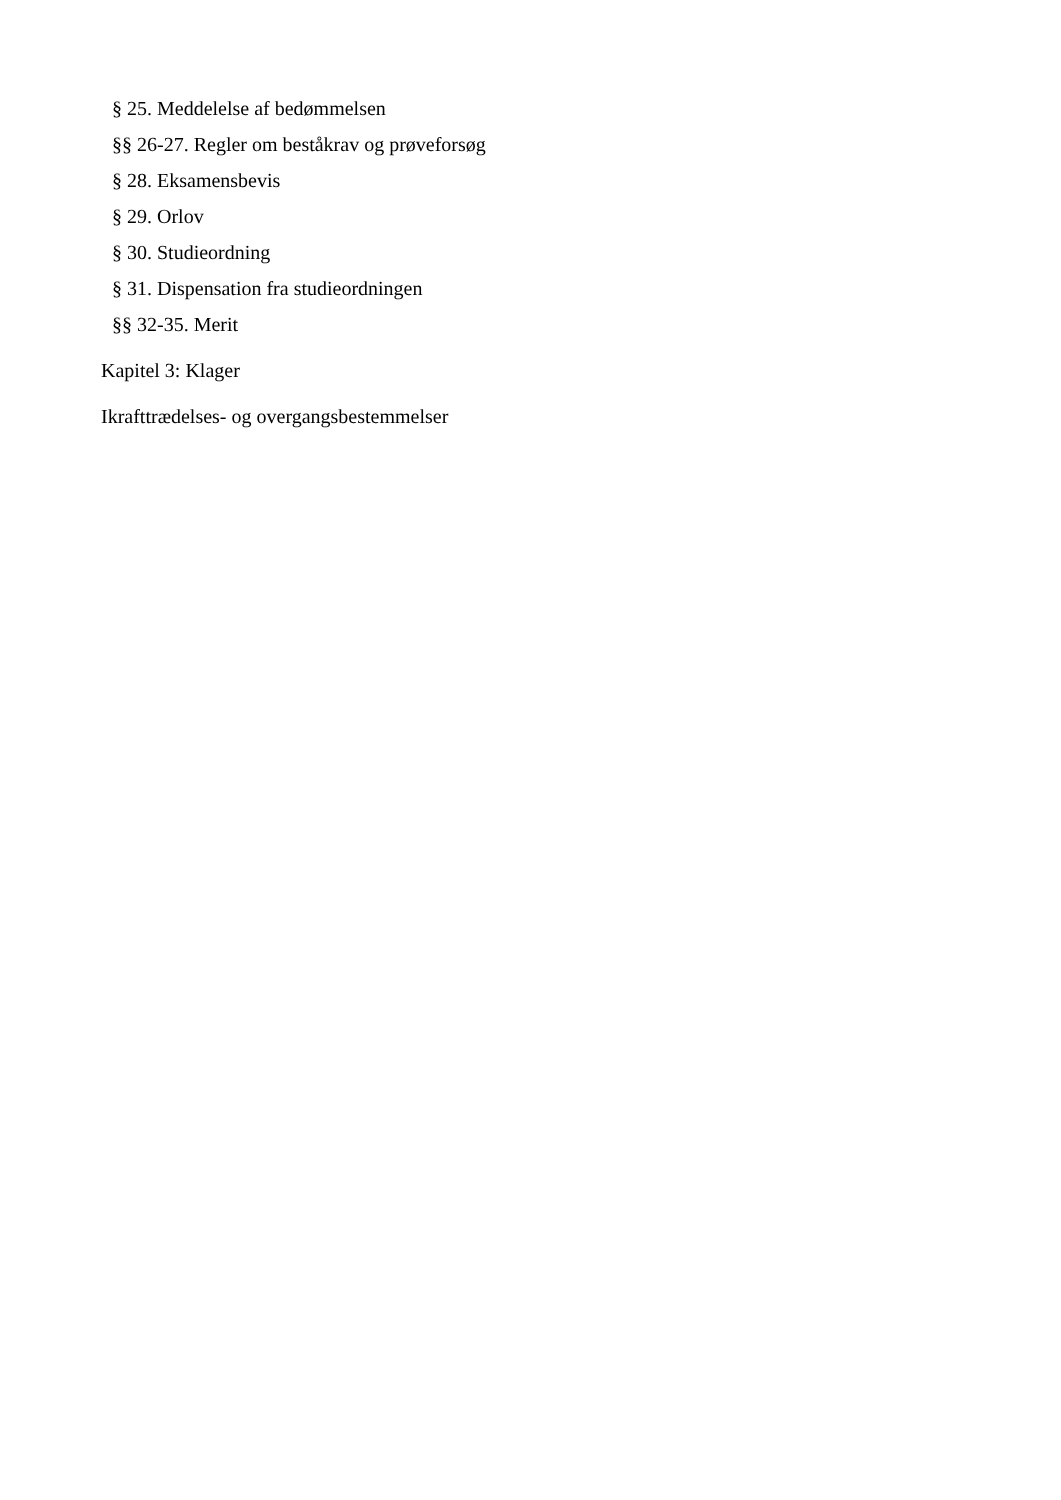§ 25. Meddelelse af bedømmelsen
§§ 26-27. Regler om beståkrav og prøveforsøg
§ 28. Eksamensbevis
§ 29. Orlov
§ 30. Studieordning
§ 31. Dispensation fra studieordningen
§§ 32-35. Merit
Kapitel 3: Klager
Ikrafttrædelses- og overgangsbestemmelser